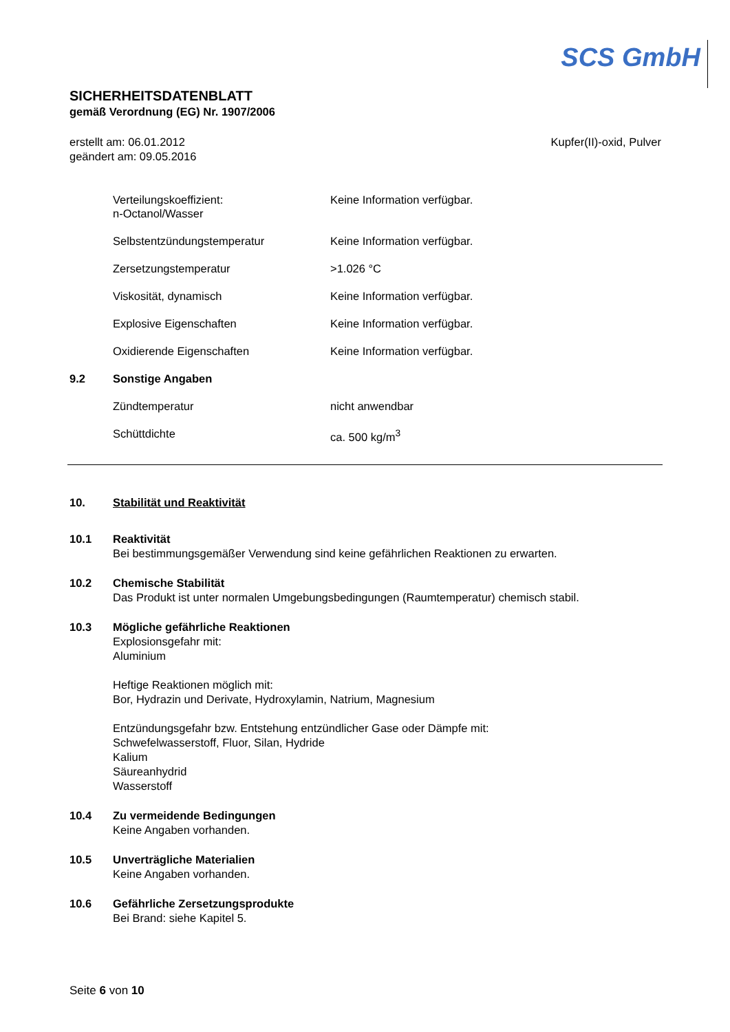SCS GmbH
SICHERHEITSDATENBLATT
gemäß Verordnung (EG) Nr. 1907/2006
erstellt am: 06.01.2012
geändert am: 09.05.2016
Kupfer(II)-oxid, Pulver
| | Verteilungskoeffizient: n-Octanol/Wasser | Keine Information verfügbar. |
| | Selbstentzündungstemperatur | Keine Information verfügbar. |
| | Zersetzungstemperatur | >1.026 °C |
| | Viskosität, dynamisch | Keine Information verfügbar. |
| | Explosive Eigenschaften | Keine Information verfügbar. |
| | Oxidierende Eigenschaften | Keine Information verfügbar. |
| 9.2 | Sonstige Angaben | |
| | Zündtemperatur | nicht anwendbar |
| | Schüttdichte | ca. 500 kg/m<sup>3</sup> |
10. Stabilität und Reaktivität
10.1 Reaktivität
Bei bestimmungsgemäßer Verwendung sind keine gefährlichen Reaktionen zu erwarten.
10.2 Chemische Stabilität
Das Produkt ist unter normalen Umgebungsbedingungen (Raumtemperatur) chemisch stabil.
10.3 Mögliche gefährliche Reaktionen
Explosionsgefahr mit:
Aluminium
Heftige Reaktionen möglich mit:
Bor, Hydrazin und Derivate, Hydroxylamin, Natrium, Magnesium
Entzündungsgefahr bzw. Entstehung entzündlicher Gase oder Dämpfe mit:
Schwefelwasserstoff, Fluor, Silan, Hydride
Kalium
Säureanhydrid
Wasserstoff
10.4 Zu vermeidende Bedingungen
Keine Angaben vorhanden.
10.5 Unverträgliche Materialien
Keine Angaben vorhanden.
10.6 Gefährliche Zersetzungsprodukte
Bei Brand: siehe Kapitel 5.
Seite 6 von 10